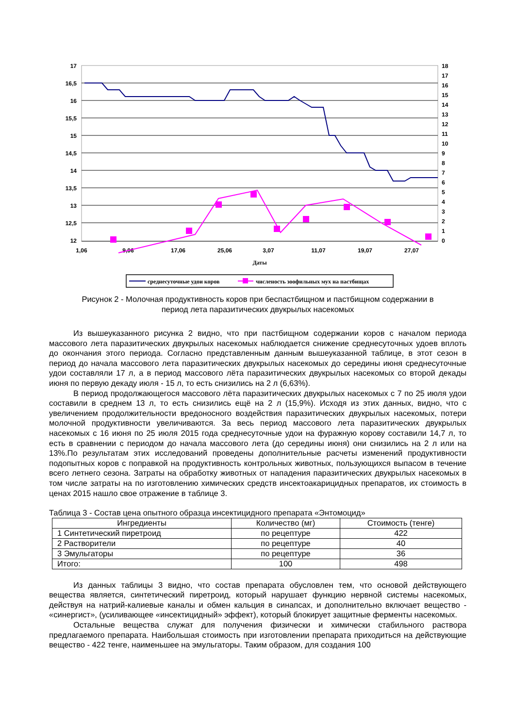17
16,5
16
15,5
15
14,5
14
13,5
13
12,5
12
18
17
16
15
14
13
12
11
10
9
8
7
6
5
4
3
2
1
0
1,06
9,06
17,06
25,06
3,07
11,07
19,07
27,07
Даты
среднесуточные удои коров
численость зоофильных мух на пастбищах
Рисунок 2 - Молочная продуктивность коров при беспастбищном и пастбищном содержании в
период лета паразитических двукрылых насекомых
Из вышеуказанного рисунка 2 видно, что при пастбищном содержании коров с началом периода массового лета паразитических двукрылых насекомых наблюдается снижение среднесуточных удоев вплоть до окончания этого периода. Согласно представленным данным вышеуказанной таблице, в этот сезон в период до начала массового лета паразитических двукрылых насекомых до середины июня среднесуточные удои составляли 17 л, а в период массового лёта паразитических двукрылых насекомых со второй декады июня по первую декаду июля - 15 л, то есть снизились на 2 л (6,63%).
В период продолжающегося массового лёта паразитических двукрылых насекомых с 7 по 25 июля удои составили в среднем 13 л, то есть снизились ещё на 2 л (15,9%). Исходя из этих данных, видно, что с увеличением продолжительности вредоносного воздействия паразитических двукрылых насекомых, потери молочной продуктивности увеличиваются. За весь период массового лета паразитических двукрылых насекомых с 16 июня по 25 июля 2015 года среднесуточные удои на фуражную корову составили 14,7 л, то есть в сравнении с периодом до начала массового лета (до середины июня) они снизились на 2 л или на 13%.По результатам этих исследований проведены дополнительные расчеты изменений продуктивности подопытных коров с поправкой на продуктивность контрольных животных, пользующихся выпасом в течение всего летнего сезона. Затраты на обработку животных от нападения паразитических двукрылых насекомых в том числе затраты на по изготовлению химических средств инсектоакарицидных препаратов, их стоимость в ценах 2015 нашло свое отражение в таблице 3.
Таблица 3 - Состав цена опытного образца инсектицидного препарата «Энтомоцид»
| Ингредиенты | Количество (мг) | Стоимость (тенге) |
| --- | --- | --- |
| 1 Синтетический пиретроид | по рецептуре | 422 |
| 2 Растворители | по рецептуре | 40 |
| 3 Эмульгаторы | по рецептуре | 36 |
| Итого: | 100 | 498 |
Из данных таблицы 3 видно, что состав препарата обусловлен тем, что основой действующего вещества является, синтетический пиретроид, который нарушает функцию нервной системы насекомых, действуя на натрий-калиевые каналы и обмен кальция в синапсах, и дополнительно включает вещество - «синергист», (усиливающее «инсектицидный» эффект), который блокирует защитные ферменты насекомых.
Остальные вещества служат для получения физически и химически стабильного раствора предлагаемого препарата. Наибольшая стоимость при изготовлении препарата приходиться на действующие вещество - 422 тенге, наименьшее на эмульгаторы. Таким образом, для создания 100